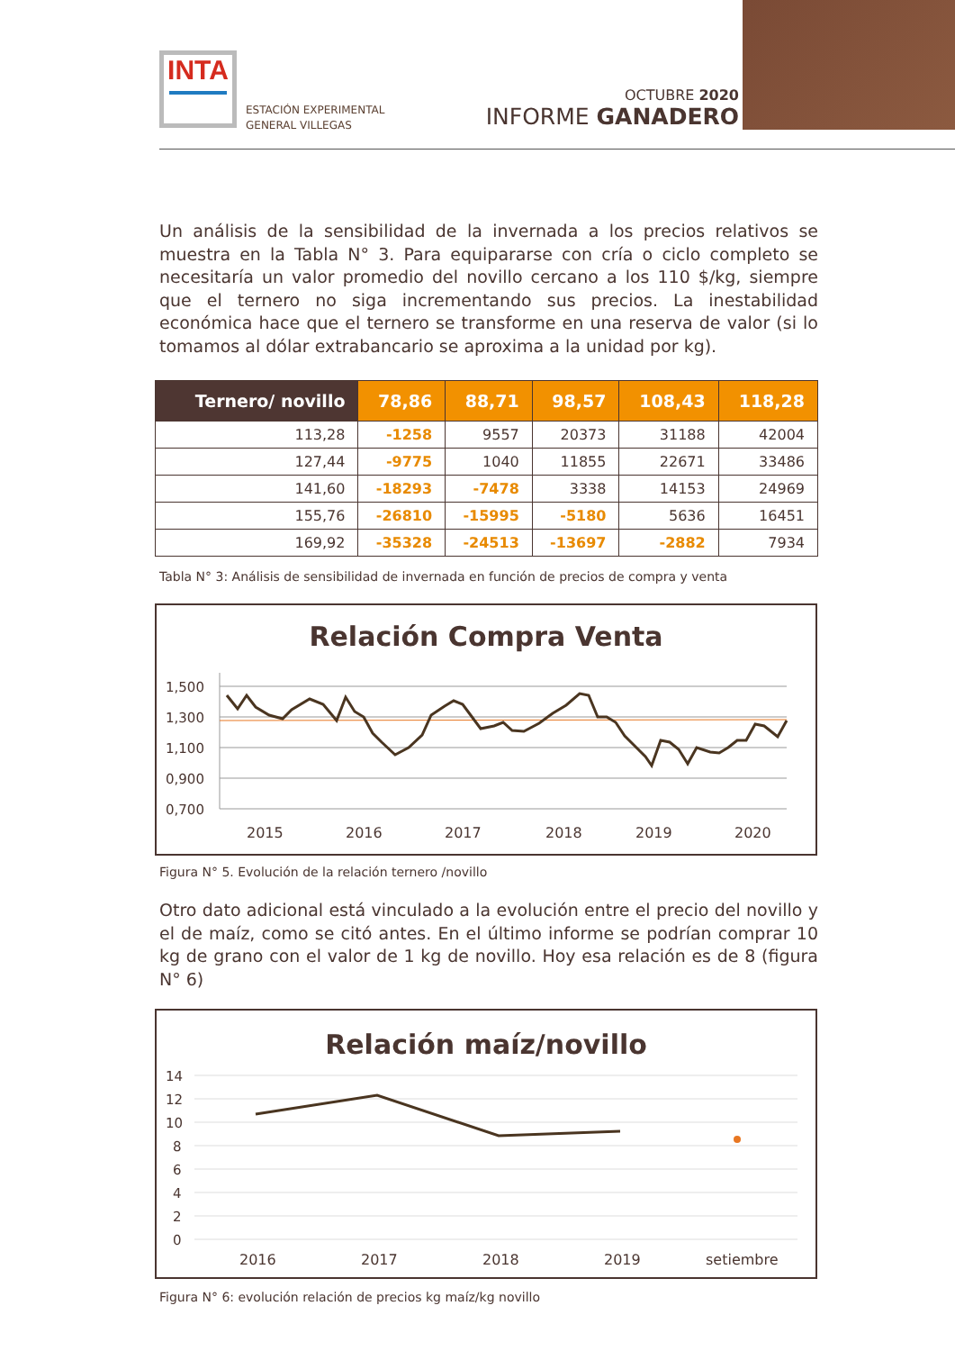INTA
ESTACIÓN EXPERIMENTAL
GENERAL VILLEGAS
OCTUBRE 2020
INFORME GANADERO
Un análisis de la sensibilidad de la invernada a los precios relativos se muestra en la Tabla N° 3. Para equipararse con cría o ciclo completo se necesitaría un valor promedio del novillo cercano a los 110 $/kg, siempre que el ternero no siga incrementando sus precios. La inestabilidad económica hace que el ternero se transforme en una reserva de valor (si lo tomamos al dólar extrabancario se aproxima a la unidad por kg).
| Ternero/ novillo | 78,86 | 88,71 | 98,57 | 108,43 | 118,28 |
| --- | --- | --- | --- | --- | --- |
| 113,28 | -1258 | 9557 | 20373 | 31188 | 42004 |
| 127,44 | -9775 | 1040 | 11855 | 22671 | 33486 |
| 141,60 | -18293 | -7478 | 3338 | 14153 | 24969 |
| 155,76 | -26810 | -15995 | -5180 | 5636 | 16451 |
| 169,92 | -35328 | -24513 | -13697 | -2882 | 7934 |
Tabla N° 3: Análisis de sensibilidad de invernada en función de precios de compra y venta
Relación Compra Venta
1,500
1,300
1,100
0,900
0,700
2015
2016
2017
2018
2019
2020
Figura N° 5. Evolución de la relación ternero /novillo
Otro dato adicional está vinculado a la evolución entre el precio del novillo y el de maíz, como se citó antes. En el último informe se podrían comprar 10 kg de grano con el valor de 1 kg de novillo. Hoy esa relación es de 8 (figura N° 6)
Relación maíz/novillo
14
12
10
8
6
4
2
0
2016
2017
2018
2019
setiembre
Figura N° 6: evolución relación de precios kg maíz/kg novillo